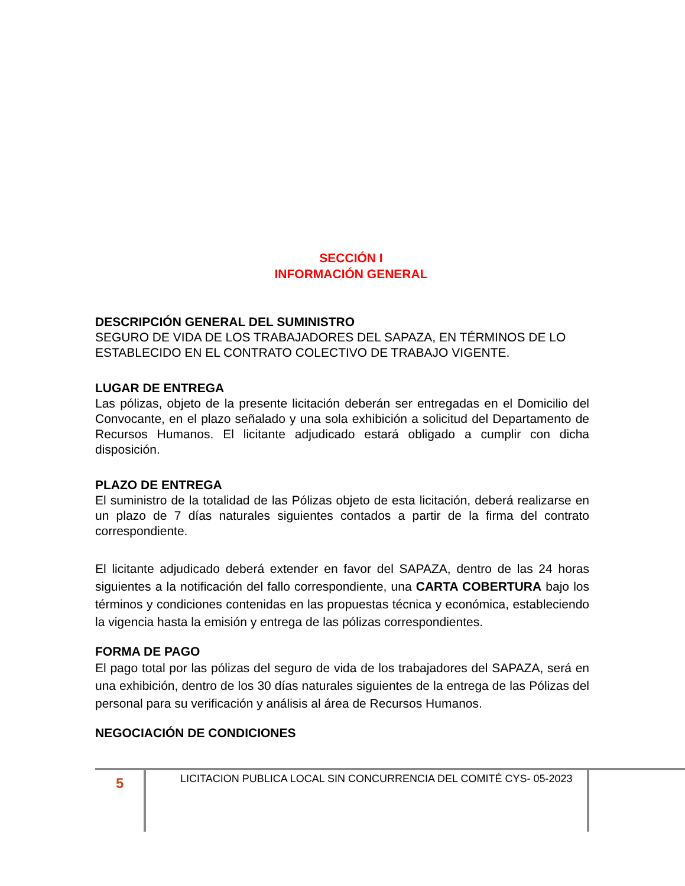SECCIÓN I
INFORMACIÓN GENERAL
DESCRIPCIÓN GENERAL DEL SUMINISTRO
SEGURO DE VIDA DE LOS TRABAJADORES DEL SAPAZA, EN TÉRMINOS DE LO ESTABLECIDO EN EL CONTRATO COLECTIVO DE TRABAJO VIGENTE.
LUGAR DE ENTREGA
Las pólizas, objeto de la presente licitación deberán ser entregadas en el Domicilio del Convocante, en el plazo señalado y una sola exhibición a solicitud del Departamento de Recursos Humanos. El licitante adjudicado estará obligado a cumplir con dicha disposición.
PLAZO DE ENTREGA
El suministro de la totalidad de las Pólizas objeto de esta licitación, deberá realizarse en un plazo de 7 días naturales siguientes contados a partir de la firma del contrato correspondiente.
El licitante adjudicado deberá extender en favor del SAPAZA, dentro de las 24 horas siguientes a la notificación del fallo correspondiente, una CARTA COBERTURA bajo los términos y condiciones contenidas en las propuestas técnica y económica, estableciendo la vigencia hasta la emisión y entrega de las pólizas correspondientes.
FORMA DE PAGO
El pago total por las pólizas del seguro de vida de los trabajadores del SAPAZA, será en una exhibición, dentro de los 30 días naturales siguientes de la entrega de las Pólizas del personal para su verificación y análisis al área de Recursos Humanos.
NEGOCIACIÓN DE CONDICIONES
5
LICITACION PUBLICA LOCAL SIN CONCURRENCIA DEL COMITÉ CYS- 05-2023